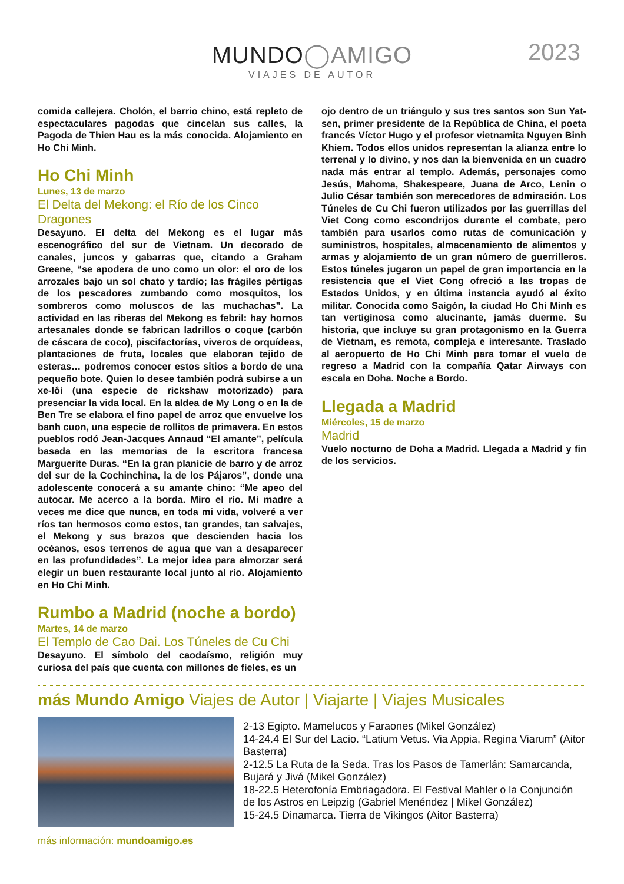MUNDO◯AMIGO
VIAJES DE AUTOR
2023
comida callejera. Cholón, el barrio chino, está repleto de espectaculares pagodas que cincelan sus calles, la Pagoda de Thien Hau es la más conocida. Alojamiento en Ho Chi Minh.
Ho Chi Minh
Lunes, 13 de marzo
El Delta del Mekong: el Río de los Cinco Dragones
Desayuno. El delta del Mekong es el lugar más escenográfico del sur de Vietnam. Un decorado de canales, juncos y gabarras que, citando a Graham Greene, “se apodera de uno como un olor: el oro de los arrozales bajo un sol chato y tardío; las frágiles pértigas de los pescadores zumbando como mosquitos, los sombreros como moluscos de las muchachas”. La actividad en las riberas del Mekong es febril: hay hornos artesanales donde se fabrican ladrillos o coque (carbón de cáscara de coco), piscifactorías, viveros de orquídeas, plantaciones de fruta, locales que elaboran tejido de esteras… podremos conocer estos sitios a bordo de una pequeño bote. Quien lo desee también podrá subirse a un xe-lôi (una especie de rickshaw motorizado) para presenciar la vida local. En la aldea de My Long o en la de Ben Tre se elabora el fino papel de arroz que envuelve los banh cuon, una especie de rollitos de primavera. En estos pueblos rodó Jean-Jacques Annaud “El amante”, película basada en las memorias de la escritora francesa Marguerite Duras. “En la gran planicie de barro y de arroz del sur de la Cochinchina, la de los Pájaros”, donde una adolescente conocerá a su amante chino: “Me apeo del autocar. Me acerco a la borda. Miro el río. Mi madre a veces me dice que nunca, en toda mi vida, volveré a ver ríos tan hermosos como estos, tan grandes, tan salvajes, el Mekong y sus brazos que descienden hacia los océanos, esos terrenos de agua que van a desaparecer en las profundidades”. La mejor idea para almorzar será elegir un buen restaurante local junto al río. Alojamiento en Ho Chi Minh.
Rumbo a Madrid (noche a bordo)
Martes, 14 de marzo
El Templo de Cao Dai. Los Túneles de Cu Chi
Desayuno. El símbolo del caodaísmo, religión muy curiosa del país que cuenta con millones de fieles, es un
ojo dentro de un triángulo y sus tres santos son Sun Yat-sen, primer presidente de la República de China, el poeta francés Víctor Hugo y el profesor vietnamita Nguyen Binh Khiem. Todos ellos unidos representan la alianza entre lo terrenal y lo divino, y nos dan la bienvenida en un cuadro nada más entrar al templo. Además, personajes como Jesús, Mahoma, Shakespeare, Juana de Arco, Lenin o Julio César también son merecedores de admiración. Los Túneles de Cu Chi fueron utilizados por las guerrillas del Viet Cong como escondrijos durante el combate, pero también para usarlos como rutas de comunicación y suministros, hospitales, almacenamiento de alimentos y armas y alojamiento de un gran número de guerrilleros. Estos túneles jugaron un papel de gran importancia en la resistencia que el Viet Cong ofreció a las tropas de Estados Unidos, y en última instancia ayudó al éxito militar. Conocida como Saigón, la ciudad Ho Chi Minh es tan vertiginosa como alucinante, jamás duerme. Su historia, que incluye su gran protagonismo en la Guerra de Vietnam, es remota, compleja e interesante. Traslado al aeropuerto de Ho Chi Minh para tomar el vuelo de regreso a Madrid con la compañía Qatar Airways con escala en Doha. Noche a Bordo.
Llegada a Madrid
Miércoles, 15 de marzo
Madrid
Vuelo nocturno de Doha a Madrid. Llegada a Madrid y fin de los servicios.
más Mundo Amigo Viajes de Autor | Viajarte | Viajes Musicales
2-13 Egipto. Mamelucos y Faraones (Mikel González)
14-24.4 El Sur del Lacio. “Latium Vetus. Via Appia, Regina Viarum” (Aitor Basterra)
2-12.5 La Ruta de la Seda. Tras los Pasos de Tamerlán: Samarcanda, Bujará y Jivá (Mikel González)
18-22.5 Heterofonía Embriagadora. El Festival Mahler o la Conjunción de los Astros en Leipzig (Gabriel Menéndez | Mikel González)
15-24.5 Dinamarca. Tierra de Vikingos (Aitor Basterra)
más información: mundoamigo.es